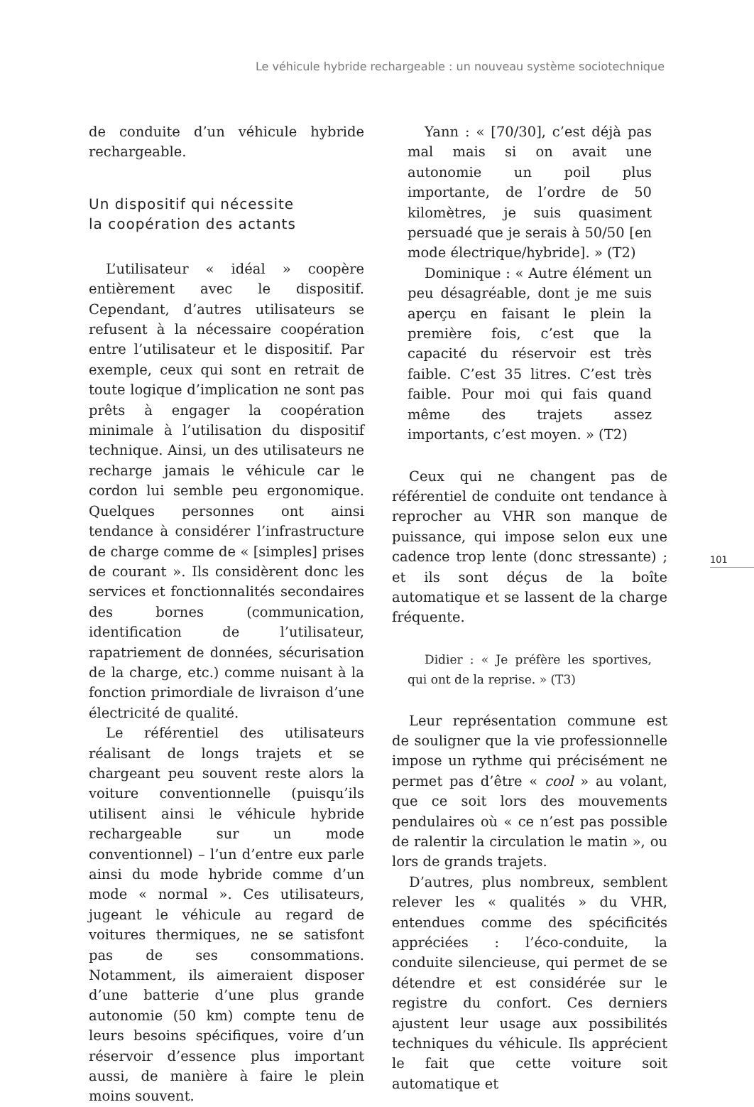Le véhicule hybride rechargeable : un nouveau système sociotechnique
de conduite d’un véhicule hybride rechargeable.
Un dispositif qui nécessite
la coopération des actants
L’utilisateur « idéal » coopère entièrement avec le dispositif. Cependant, d’autres utilisateurs se refusent à la nécessaire coopération entre l’utilisateur et le dispositif. Par exemple, ceux qui sont en retrait de toute logique d’implication ne sont pas prêts à engager la coopération minimale à l’utilisation du dispositif technique. Ainsi, un des utilisateurs ne recharge jamais le véhicule car le cordon lui semble peu ergonomique. Quelques personnes ont ainsi tendance à considérer l’infrastructure de charge comme de « [simples] prises de courant ». Ils considèrent donc les services et fonctionnalités secondaires des bornes (communication, identification de l’utilisateur, rapatriement de données, sécurisation de la charge, etc.) comme nuisant à la fonction primordiale de livraison d’une électricité de qualité.
Le référentiel des utilisateurs réalisant de longs trajets et se chargeant peu souvent reste alors la voiture conventionnelle (puisqu’ils utilisent ainsi le véhicule hybride rechargeable sur un mode conventionnel) – l’un d’entre eux parle ainsi du mode hybride comme d’un mode « normal ». Ces utilisateurs, jugeant le véhicule au regard de voitures thermiques, ne se satisfont pas de ses consommations. Notamment, ils aimeraient disposer d’une batterie d’une plus grande autonomie (50 km) compte tenu de leurs besoins spécifiques, voire d’un réservoir d’essence plus important aussi, de manière à faire le plein moins souvent.
Yann : « [70/30], c’est déjà pas mal mais si on avait une autonomie un poil plus importante, de l’ordre de 50 kilomètres, je suis quasiment persuadé que je serais à 50/50 [en mode électrique/hybride]. » (T2)
Dominique : « Autre élément un peu désagréable, dont je me suis aperçu en faisant le plein la première fois, c’est que la capacité du réservoir est très faible. C’est 35 litres. C’est très faible. Pour moi qui fais quand même des trajets assez importants, c’est moyen. » (T2)
Ceux qui ne changent pas de référentiel de conduite ont tendance à reprocher au VHR son manque de puissance, qui impose selon eux une cadence trop lente (donc stressante) ; et ils sont déçus de la boîte automatique et se lassent de la charge fréquente.
Didier : « Je préfère les sportives, qui ont de la reprise. » (T3)
Leur représentation commune est de souligner que la vie professionnelle impose un rythme qui précisément ne permet pas d’être « cool » au volant, que ce soit lors des mouvements pendulaires où « ce n’est pas possible de ralentir la circulation le matin », ou lors de grands trajets.
D’autres, plus nombreux, semblent relever les « qualités » du VHR, entendues comme des spécificités appréciées : l’éco-conduite, la conduite silencieuse, qui permet de se détendre et est considérée sur le registre du confort. Ces derniers ajustent leur usage aux possibilités techniques du véhicule. Ils apprécient le fait que cette voiture soit automatique et
101